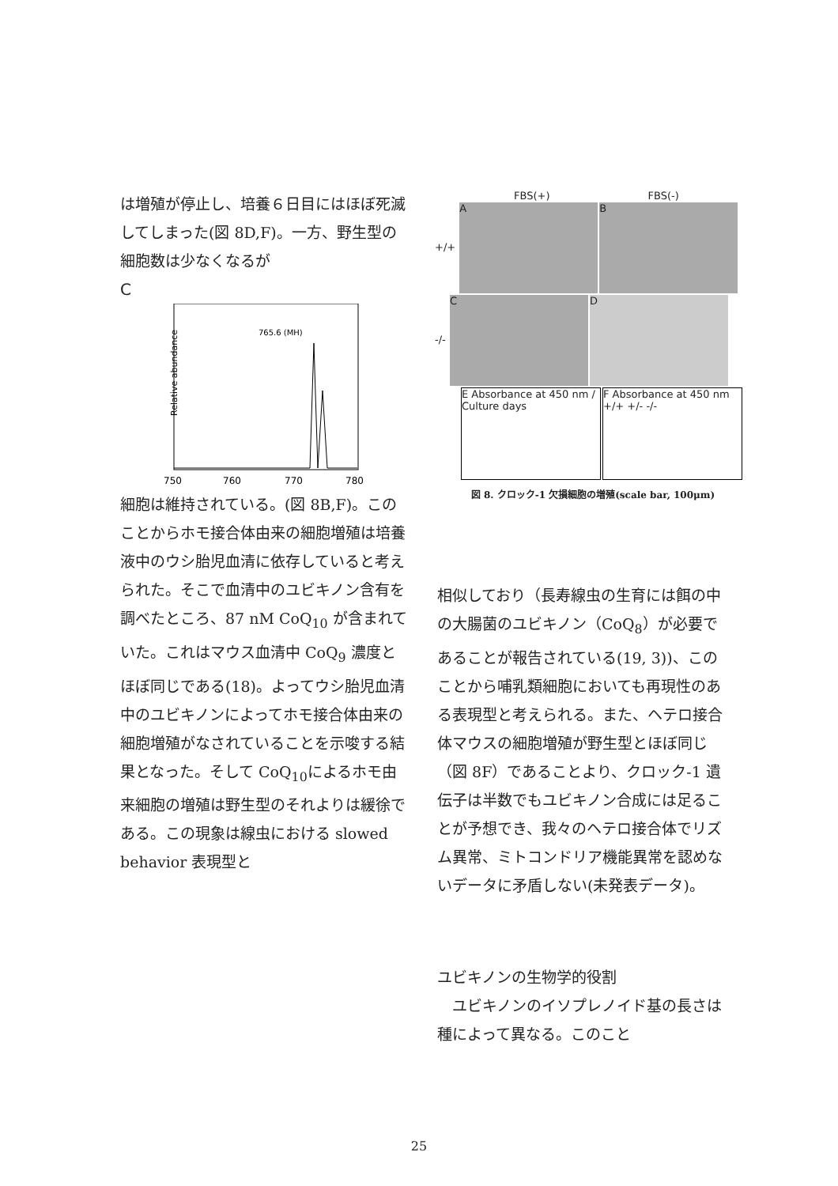は増殖が停止し、培養６日目にはほぼ死滅してしまった(図 8D,F)。一方、野生型の細胞数は少なくなるが
C
Relative abundance
765.6 (MH)
750
760
770
780
細胞は維持されている。(図 8B,F)。このことからホモ接合体由来の細胞増殖は培養液中のウシ胎児血清に依存していると考えられた。そこで血清中のユビキノン含有を調べたところ、87 nM CoQ<sub>10</sub> が含まれていた。これはマウス血清中 CoQ<sub>9</sub> 濃度とほぼ同じである(18)。よってウシ胎児血清中のユビキノンによってホモ接合体由来の細胞増殖がなされていることを示唆する結果となった。そして CoQ<sub>10</sub>によるホモ由来細胞の増殖は野生型のそれよりは緩徐である。この現象は線虫における slowed behavior 表現型と
FBS(+) FBS(-)
+/+ A B
-/- C D
E Absorbance at 450 nm / Culture days F Absorbance at 450 nm +/+ +/- -/-
図 8. クロック-1 欠損細胞の増殖(scale bar, 100μm)
相似しており（長寿線虫の生育には餌の中の大腸菌のユビキノン（CoQ<sub>8</sub>）が必要であることが報告されている(19, 3))、このことから哺乳類細胞においても再現性のある表現型と考えられる。また、ヘテロ接合体マウスの細胞増殖が野生型とほぼ同じ（図 8F）であることより、クロック-1 遺伝子は半数でもユビキノン合成には足ることが予想でき、我々のヘテロ接合体でリズム異常、ミトコンドリア機能異常を認めないデータに矛盾しない(未発表データ)。
ユビキノンの生物学的役割
　ユビキノンのイソプレノイド基の長さは種によって異なる。このこと
25